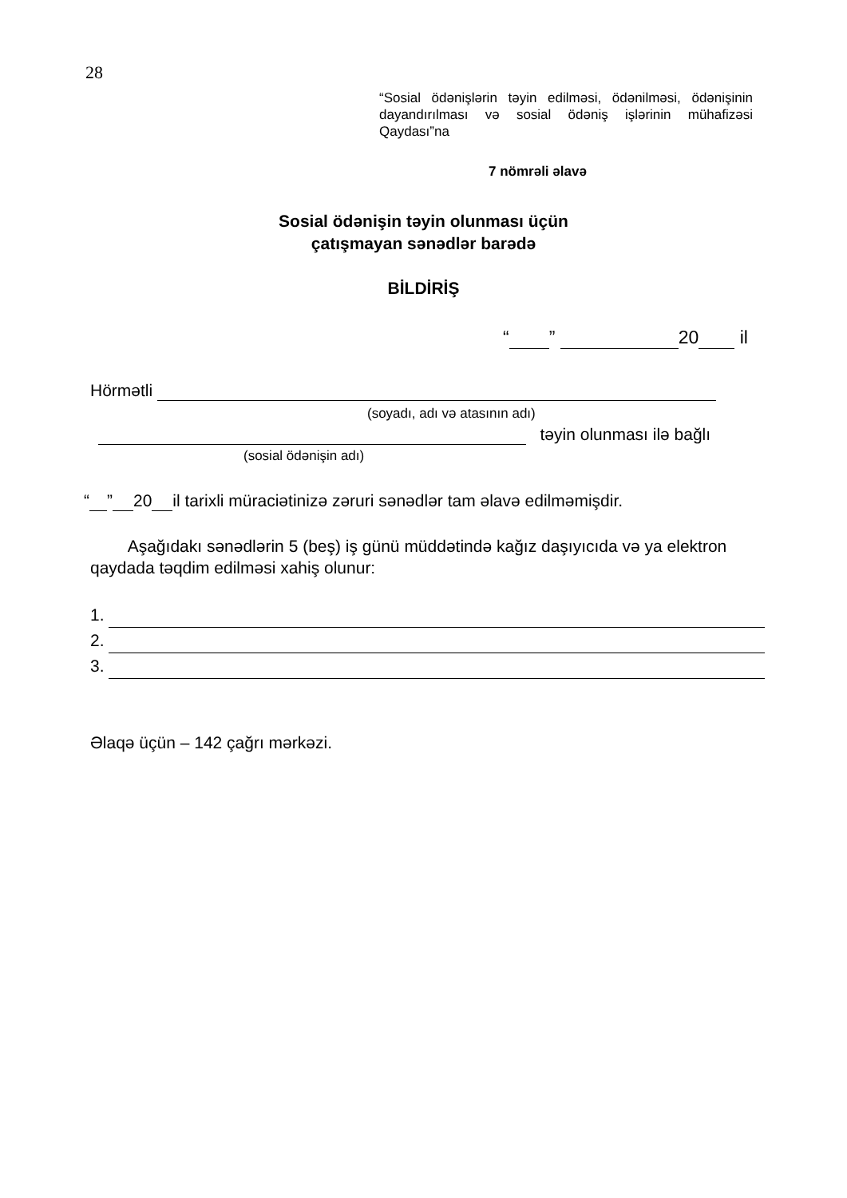28
“Sosial ödənişlərin təyin edilməsi, ödənilməsi, ödənişinin dayandırılması və sosial ödəniş işlərinin mühafizəsi Qaydası”na
7 nömrəli əlavə
Sosial ödənişin təyin olunması üçün
çatışmayan sənədlər barədə
BİLDİRİŞ
“ ” 20 il
Hörmətli
(soyadı, adı və atasının adı)
təyin olunması ilə bağlı
(sosial ödənişin adı)
“ ” 20 il tarixli müraciətinizə zəruri sənədlər tam əlavə edilməmişdir.
Aşağıdakı sənədlərin 5 (beş) iş günü müddətində kağız daşıyıcıda və ya elektron qaydada təqdim edilməsi xahiş olunur:
1.
2.
3.
Əlaqə üçün – 142 çağrı mərkəzi.